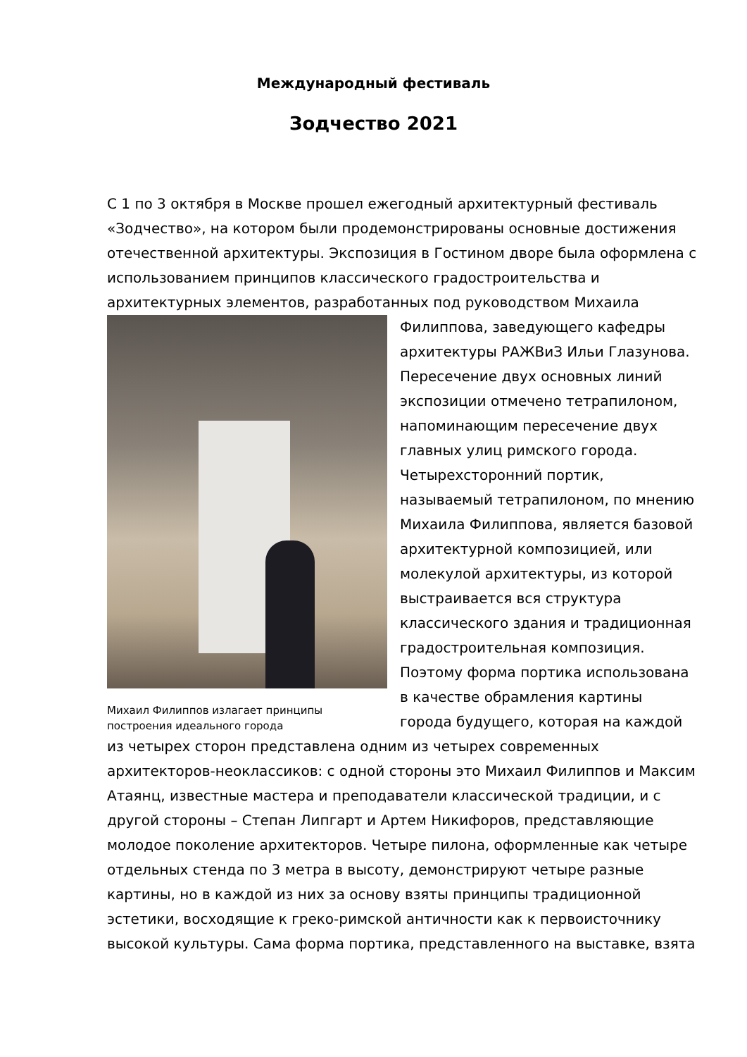Международный фестиваль
Зодчество 2021
С 1 по 3 октября в Москве прошел ежегодный архитектурный фестиваль «Зодчество», на котором были продемонстрированы основные достижения отечественной архитектуры. Экспозиция в Гостином дворе была оформлена с использованием принципов классического градостроительства и архитектурных элементов, разработанных под руководством Михаила
Михаил Филиппов излагает принципы построения идеального города
Филиппова, заведующего кафедры архитектуры РАЖВиЗ Ильи Глазунова. Пересечение двух основных линий экспозиции отмечено тетрапилоном, напоминающим пересечение двух главных улиц римского города. Четырехсторонний портик, называемый тетрапилоном, по мнению Михаила Филиппова, является базовой архитектурной композицией, или молекулой архитектуры, из которой выстраивается вся структура классического здания и традиционная градостроительная композиция. Поэтому форма портика использована в качестве обрамления картины города будущего, которая на каждой
из четырех сторон представлена одним из четырех современных архитекторов-неоклассиков: с одной стороны это Михаил Филиппов и Максим Атаянц, известные мастера и преподаватели классической традиции, и с другой стороны – Степан Липгарт и Артем Никифоров, представляющие молодое поколение архитекторов. Четыре пилона, оформленные как четыре отдельных стенда по 3 метра в высоту, демонстрируют четыре разные картины, но в каждой из них за основу взяты принципы традиционной эстетики, восходящие к греко-римской античности как к первоисточнику высокой культуры. Сама форма портика, представленного на выставке, взята